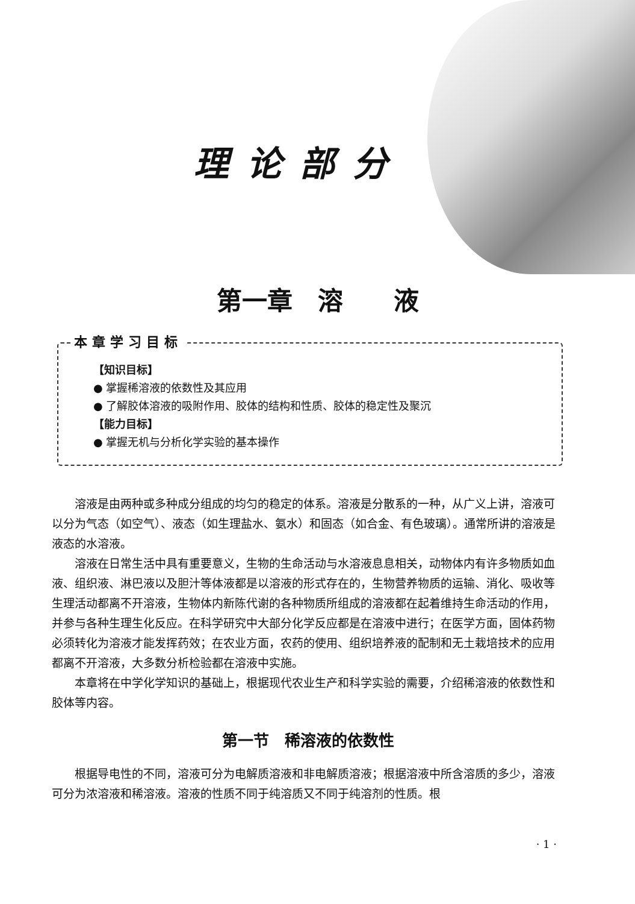理论部分
第一章　溶　　液
本章学习目标
【知识目标】
● 掌握稀溶液的依数性及其应用
● 了解胶体溶液的吸附作用、胶体的结构和性质、胶体的稳定性及聚沉
【能力目标】
● 掌握无机与分析化学实验的基本操作
溶液是由两种或多种成分组成的均匀的稳定的体系。溶液是分散系的一种，从广义上讲，溶液可以分为气态（如空气）、液态（如生理盐水、氨水）和固态（如合金、有色玻璃）。通常所讲的溶液是液态的水溶液。
溶液在日常生活中具有重要意义，生物的生命活动与水溶液息息相关，动物体内有许多物质如血液、组织液、淋巴液以及胆汁等体液都是以溶液的形式存在的，生物营养物质的运输、消化、吸收等生理活动都离不开溶液，生物体内新陈代谢的各种物质所组成的溶液都在起着维持生命活动的作用，并参与各种生理生化反应。在科学研究中大部分化学反应都是在溶液中进行；在医学方面，固体药物必须转化为溶液才能发挥药效；在农业方面，农药的使用、组织培养液的配制和无土栽培技术的应用都离不开溶液，大多数分析检验都在溶液中实施。
本章将在中学化学知识的基础上，根据现代农业生产和科学实验的需要，介绍稀溶液的依数性和胶体等内容。
第一节　稀溶液的依数性
根据导电性的不同，溶液可分为电解质溶液和非电解质溶液；根据溶液中所含溶质的多少，溶液可分为浓溶液和稀溶液。溶液的性质不同于纯溶质又不同于纯溶剂的性质。根
· 1 ·